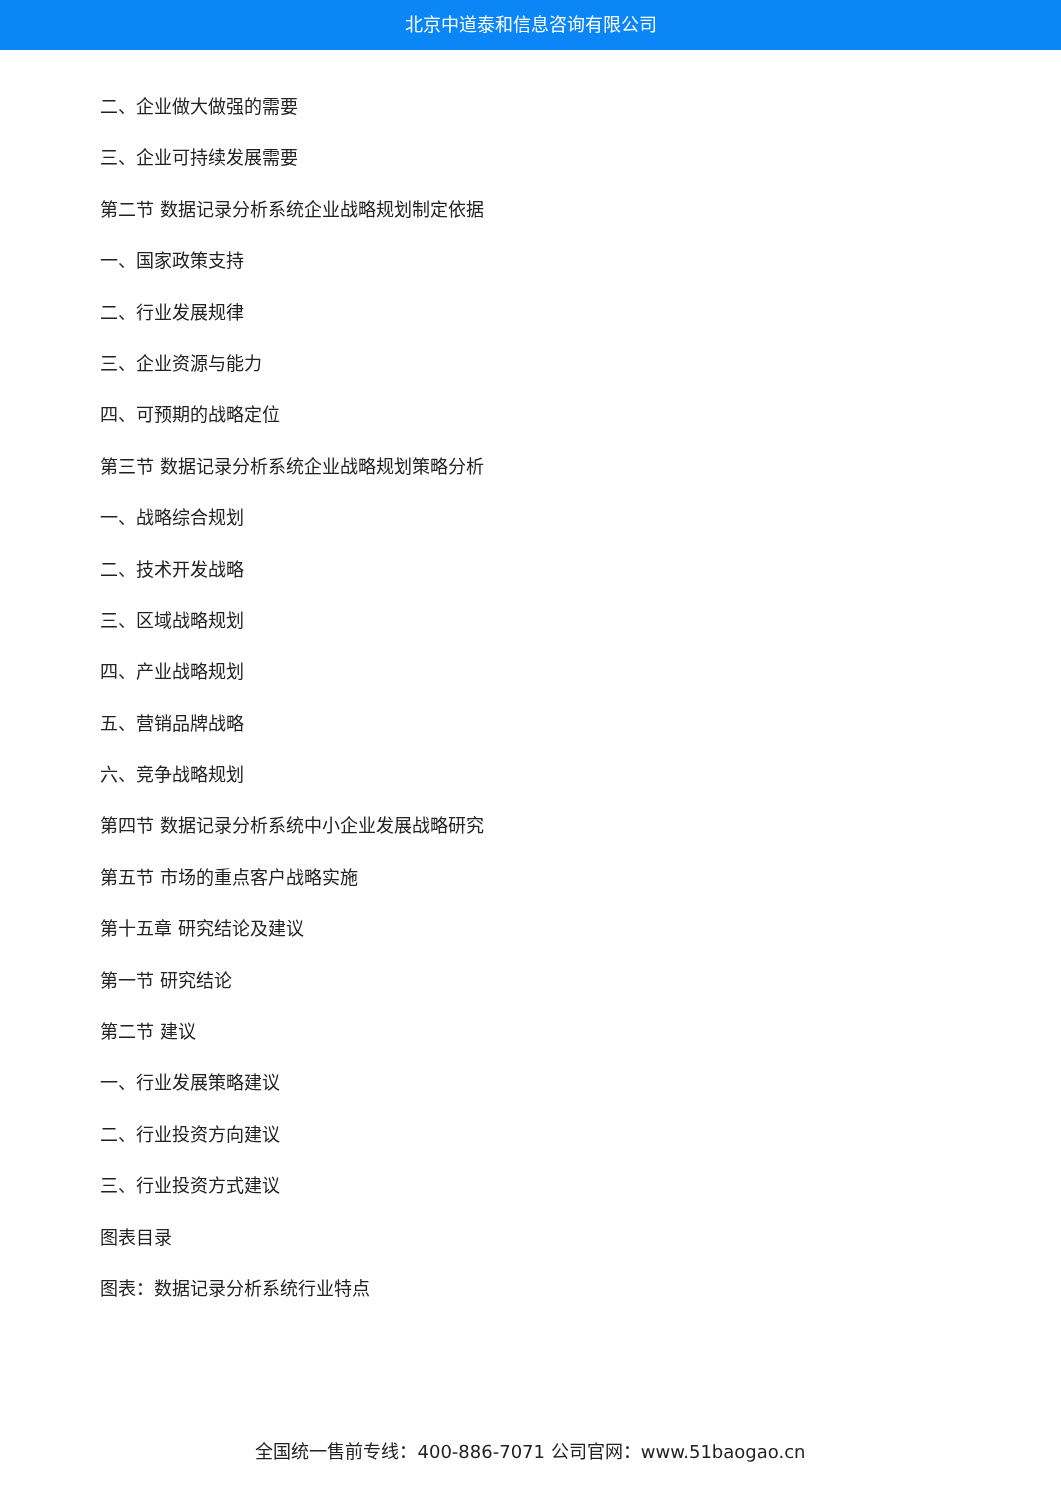北京中道泰和信息咨询有限公司
二、企业做大做强的需要
三、企业可持续发展需要
第二节 数据记录分析系统企业战略规划制定依据
一、国家政策支持
二、行业发展规律
三、企业资源与能力
四、可预期的战略定位
第三节 数据记录分析系统企业战略规划策略分析
一、战略综合规划
二、技术开发战略
三、区域战略规划
四、产业战略规划
五、营销品牌战略
六、竞争战略规划
第四节 数据记录分析系统中小企业发展战略研究
第五节 市场的重点客户战略实施
第十五章 研究结论及建议
第一节 研究结论
第二节 建议
一、行业发展策略建议
二、行业投资方向建议
三、行业投资方式建议
图表目录
图表：数据记录分析系统行业特点
全国统一售前专线：400-886-7071 公司官网：www.51baogao.cn